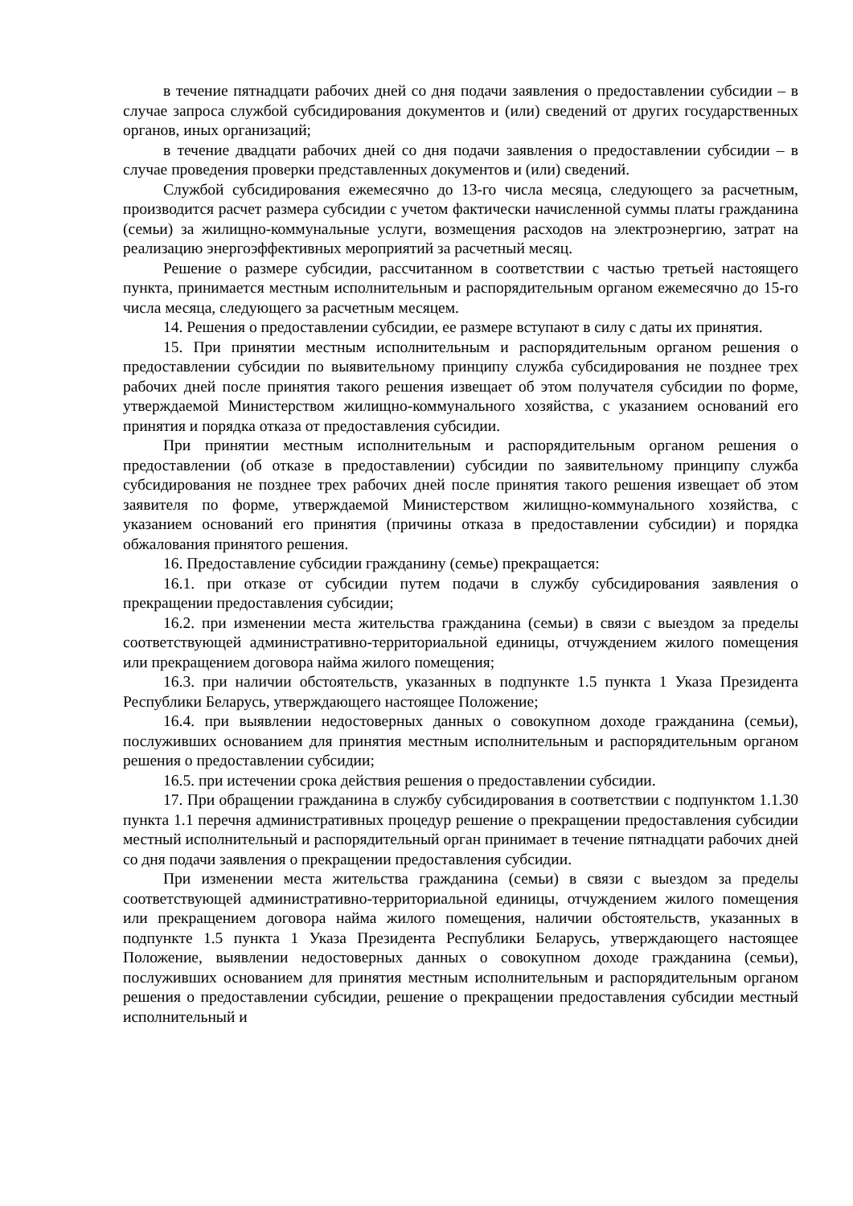в течение пятнадцати рабочих дней со дня подачи заявления о предоставлении субсидии – в случае запроса службой субсидирования документов и (или) сведений от других государственных органов, иных организаций;
в течение двадцати рабочих дней со дня подачи заявления о предоставлении субсидии – в случае проведения проверки представленных документов и (или) сведений.
Службой субсидирования ежемесячно до 13-го числа месяца, следующего за расчетным, производится расчет размера субсидии с учетом фактически начисленной суммы платы гражданина (семьи) за жилищно-коммунальные услуги, возмещения расходов на электроэнергию, затрат на реализацию энергоэффективных мероприятий за расчетный месяц.
Решение о размере субсидии, рассчитанном в соответствии с частью третьей настоящего пункта, принимается местным исполнительным и распорядительным органом ежемесячно до 15-го числа месяца, следующего за расчетным месяцем.
14. Решения о предоставлении субсидии, ее размере вступают в силу с даты их принятия.
15. При принятии местным исполнительным и распорядительным органом решения о предоставлении субсидии по выявительному принципу служба субсидирования не позднее трех рабочих дней после принятия такого решения извещает об этом получателя субсидии по форме, утверждаемой Министерством жилищно-коммунального хозяйства, с указанием оснований его принятия и порядка отказа от предоставления субсидии.
При принятии местным исполнительным и распорядительным органом решения о предоставлении (об отказе в предоставлении) субсидии по заявительному принципу служба субсидирования не позднее трех рабочих дней после принятия такого решения извещает об этом заявителя по форме, утверждаемой Министерством жилищно-коммунального хозяйства, с указанием оснований его принятия (причины отказа в предоставлении субсидии) и порядка обжалования принятого решения.
16. Предоставление субсидии гражданину (семье) прекращается:
16.1. при отказе от субсидии путем подачи в службу субсидирования заявления о прекращении предоставления субсидии;
16.2. при изменении места жительства гражданина (семьи) в связи с выездом за пределы соответствующей административно-территориальной единицы, отчуждением жилого помещения или прекращением договора найма жилого помещения;
16.3. при наличии обстоятельств, указанных в подпункте 1.5 пункта 1 Указа Президента Республики Беларусь, утверждающего настоящее Положение;
16.4. при выявлении недостоверных данных о совокупном доходе гражданина (семьи), послуживших основанием для принятия местным исполнительным и распорядительным органом решения о предоставлении субсидии;
16.5. при истечении срока действия решения о предоставлении субсидии.
17. При обращении гражданина в службу субсидирования в соответствии с подпунктом 1.1.30 пункта 1.1 перечня административных процедур решение о прекращении предоставления субсидии местный исполнительный и распорядительный орган принимает в течение пятнадцати рабочих дней со дня подачи заявления о прекращении предоставления субсидии.
При изменении места жительства гражданина (семьи) в связи с выездом за пределы соответствующей административно-территориальной единицы, отчуждением жилого помещения или прекращением договора найма жилого помещения, наличии обстоятельств, указанных в подпункте 1.5 пункта 1 Указа Президента Республики Беларусь, утверждающего настоящее Положение, выявлении недостоверных данных о совокупном доходе гражданина (семьи), послуживших основанием для принятия местным исполнительным и распорядительным органом решения о предоставлении субсидии, решение о прекращении предоставления субсидии местный исполнительный и